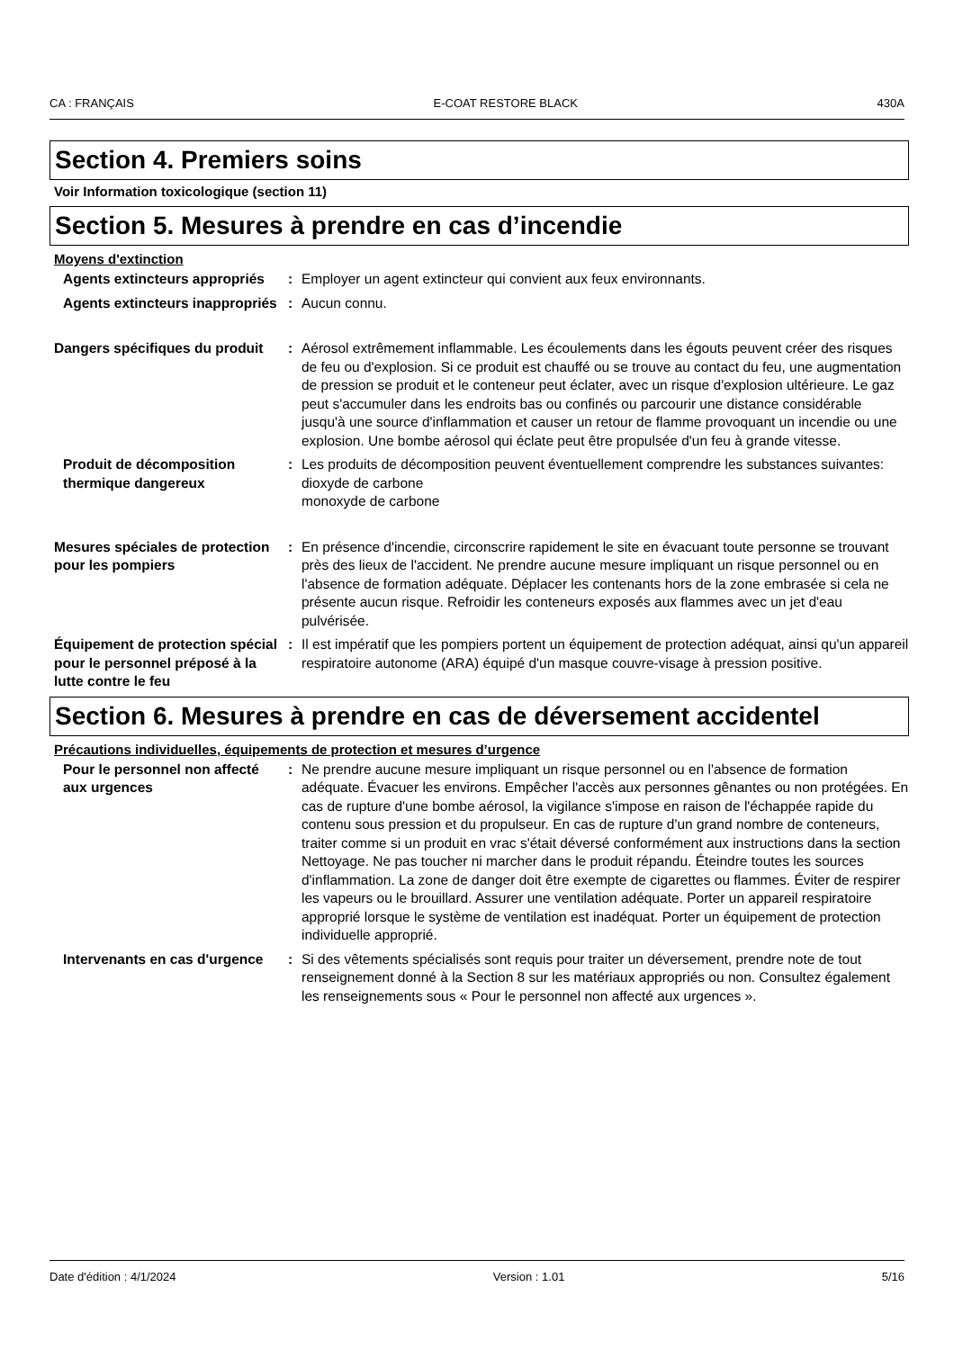CA : FRANÇAIS E-COAT RESTORE BLACK 430A
Section 4. Premiers soins
Voir Information toxicologique (section 11)
Section 5. Mesures à prendre en cas d’incendie
Moyens d'extinction
Agents extincteurs appropriés
: Employer un agent extincteur qui convient aux feux environnants.
Agents extincteurs inappropriés
: Aucun connu.
Dangers spécifiques du produit
: Aérosol extrêmement inflammable. Les écoulements dans les égouts peuvent créer des risques de feu ou d'explosion. Si ce produit est chauffé ou se trouve au contact du feu, une augmentation de pression se produit et le conteneur peut éclater, avec un risque d'explosion ultérieure. Le gaz peut s'accumuler dans les endroits bas ou confinés ou parcourir une distance considérable jusqu'à une source d'inflammation et causer un retour de flamme provoquant un incendie ou une explosion. Une bombe aérosol qui éclate peut être propulsée d'un feu à grande vitesse.
Produit de décomposition thermique dangereux
: Les produits de décomposition peuvent éventuellement comprendre les substances suivantes:
dioxyde de carbone
monoxyde de carbone
Mesures spéciales de protection pour les pompiers
: En présence d'incendie, circonscrire rapidement le site en évacuant toute personne se trouvant près des lieux de l'accident. Ne prendre aucune mesure impliquant un risque personnel ou en l'absence de formation adéquate. Déplacer les contenants hors de la zone embrasée si cela ne présente aucun risque. Refroidir les conteneurs exposés aux flammes avec un jet d'eau pulvérisée.
Équipement de protection spécial pour le personnel préposé à la lutte contre le feu
: Il est impératif que les pompiers portent un équipement de protection adéquat, ainsi qu'un appareil respiratoire autonome (ARA) équipé d'un masque couvre-visage à pression positive.
Section 6. Mesures à prendre en cas de déversement accidentel
Précautions individuelles, équipements de protection et mesures d’urgence
Pour le personnel non affecté aux urgences
: Ne prendre aucune mesure impliquant un risque personnel ou en l'absence de formation adéquate. Évacuer les environs. Empêcher l'accès aux personnes gênantes ou non protégées. En cas de rupture d'une bombe aérosol, la vigilance s'impose en raison de l'échappée rapide du contenu sous pression et du propulseur. En cas de rupture d'un grand nombre de conteneurs, traiter comme si un produit en vrac s'était déversé conformément aux instructions dans la section Nettoyage. Ne pas toucher ni marcher dans le produit répandu. Éteindre toutes les sources d'inflammation. La zone de danger doit être exempte de cigarettes ou flammes. Éviter de respirer les vapeurs ou le brouillard. Assurer une ventilation adéquate. Porter un appareil respiratoire approprié lorsque le système de ventilation est inadéquat. Porter un équipement de protection individuelle approprié.
Intervenants en cas d'urgence
: Si des vêtements spécialisés sont requis pour traiter un déversement, prendre note de tout renseignement donné à la Section 8 sur les matériaux appropriés ou non. Consultez également les renseignements sous « Pour le personnel non affecté aux urgences ».
Date d'édition : 4/1/2024 Version : 1.01 5/16